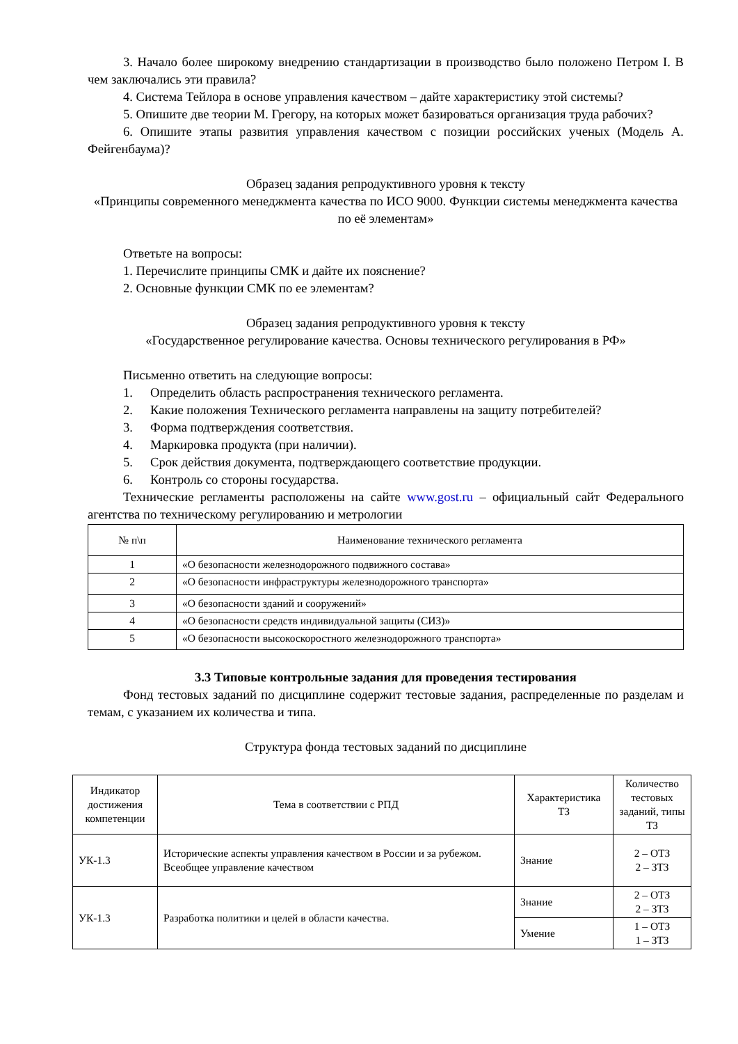3. Начало более широкому внедрению стандартизации в производство было положено Петром I. В чем заключались эти правила?
4. Система Тейлора в основе управления качеством – дайте характеристику этой системы?
5. Опишите две теории М. Грегору, на которых может базироваться организация труда рабочих?
6. Опишите этапы развития управления качеством с позиции российских ученых (Модель А. Фейгенбаума)?
Образец задания репродуктивного уровня к тексту
«Принципы современного менеджмента качества по ИСО 9000. Функции системы менеджмента качества по её элементам»
Ответьте на вопросы:
1. Перечислите принципы СМК и дайте их пояснение?
2. Основные функции СМК по ее элементам?
Образец задания репродуктивного уровня к тексту
«Государственное регулирование качества. Основы технического регулирования в РФ»
Письменно ответить на следующие вопросы:
1. Определить область распространения технического регламента.
2. Какие положения Технического регламента направлены на защиту потребителей?
3. Форма подтверждения соответствия.
4. Маркировка продукта (при наличии).
5. Срок действия документа, подтверждающего соответствие продукции.
6. Контроль со стороны государства.
Технические регламенты расположены на сайте www.gost.ru – официальный сайт Федерального агентства по техническому регулированию и метрологии
| № п\п | Наименование технического регламента |
| --- | --- |
| 1 | «О безопасности железнодорожного подвижного состава» |
| 2 | «О безопасности инфраструктуры железнодорожного транспорта» |
| 3 | «О безопасности зданий и сооружений» |
| 4 | «О безопасности средств индивидуальной защиты (СИЗ)» |
| 5 | «О безопасности высокоскоростного железнодорожного транспорта» |
3.3 Типовые контрольные задания для проведения тестирования
Фонд тестовых заданий по дисциплине содержит тестовые задания, распределенные по разделам и темам, с указанием их количества и типа.
Структура фонда тестовых заданий по дисциплине
| Индикатор достижения компетенции | Тема в соответствии с РПД | Характеристика ТЗ | Количество тестовых заданий, типы ТЗ |
| --- | --- | --- | --- |
| УК-1.3 | Исторические аспекты управления качеством в России и за рубежом. Всеобщее управление качеством | Знание | 2 – ОТЗ 2 – ЗТЗ |
| УК-1.3 | Разработка политики и целей в области качества. | Знание | 2 – ОТЗ 2 – ЗТЗ |
| | | Умение | 1 – ОТЗ 1 – ЗТЗ |